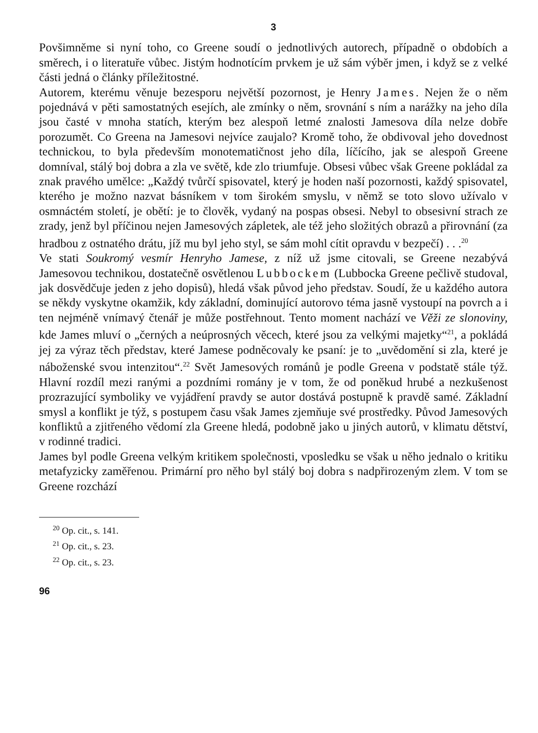3
Povšimněme si nyní toho, co Greene soudí o jednotlivých autorech, případně o obdobích a směrech, i o literatuře vůbec. Jistým hodnotícím prvkem je už sám výběr jmen, i když se z velké části jedná o články příležitostné.
Autorem, kterému věnuje bezesporu největší pozornost, je Henry James. Nejen že o něm pojednává v pěti samostatných esejích, ale zmínky o něm, srovnání s ním a narážky na jeho díla jsou časté v mnoha statích, kterým bez alespoň letmé znalosti Jamesova díla nelze dobře porozumět. Co Greena na Jamesovi nejvíce zaujalo? Kromě toho, že obdivoval jeho dovednost technickou, to byla především monotematičnost jeho díla, líčícího, jak se alespoň Greene domníval, stálý boj dobra a zla ve světě, kde zlo triumfuje. Obsesi vůbec však Greene pokládal za znak pravého umělce: „Každý tvůrčí spisovatel, který je hoden naší pozornosti, každý spisovatel, kterého je možno nazvat básníkem v tom širokém smyslu, v němž se toto slovo užívalo v osmnáctém století, je obětí: je to člověk, vydaný na pospas obsesi. Nebyl to obsesivní strach ze zrady, jenž byl příčinou nejen Jamesových zápletek, ale též jeho složitých obrazů a přirovnání (za hradbou z ostnatého drátu, jíž mu byl jeho styl, se sám mohl cítit opravdu v bezpečí) . . .<sup>20</sup>
Ve stati Soukromý vesmír Henryho Jamese, z níž už jsme citovali, se Greene nezabývá Jamesovou technikou, dostatečně osvětlenou Lubbockem (Lubbocka Greene pečlivě studoval, jak dosvědčuje jeden z jeho dopisů), hledá však původ jeho představ. Soudí, že u každého autora se někdy vyskytne okamžik, kdy základní, dominující autorovo téma jasně vystoupí na povrch a i ten nejméně vnímavý čtenář je může postřehnout. Tento moment nachází ve Věži ze slonoviny, kde James mluví o „černých a neúprosných věcech, které jsou za velkými majetky“<sup>21</sup>, a pokládá jej za výraz těch představ, které Jamese podněcovaly ke psaní: je to „uvědomění si zla, které je náboženské svou intenzitou“.<sup>22</sup> Svět Jamesových románů je podle Greena v podstatě stále týž. Hlavní rozdíl mezi ranými a pozdními romány je v tom, že od poněkud hrubé a nezkušenost prozrazující symboliky ve vyjádření pravdy se autor dostává postupně k pravdě samé. Základní smysl a konflikt je týž, s postupem času však James zjemňuje své prostředky. Původ Jamesových konfliktů a zjitřeného vědomí zla Greene hledá, podobně jako u jiných autorů, v klimatu dětství, v rodinné tradici.
James byl podle Greena velkým kritikem společnosti, vposledku se však u něho jednalo o kritiku metafyzicky zaměřenou. Primární pro něho byl stálý boj dobra s nadpřirozeným zlem. V tom se Greene rozchází
<sup>20</sup> Op. cit., s. 141.
<sup>21</sup> Op. cit., s. 23.
<sup>22</sup> Op. cit., s. 23.
96